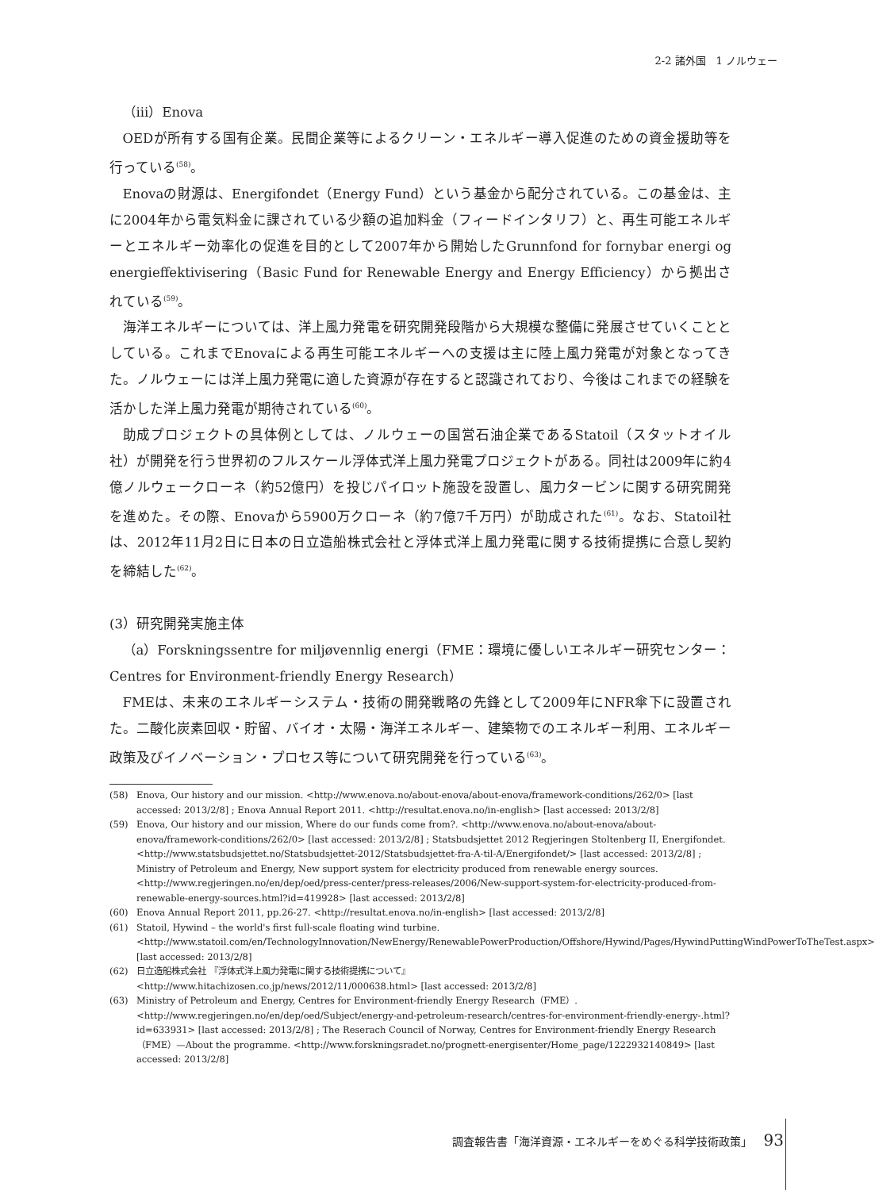2-2 諸外国　1 ノルウェー
（iii）Enova
OEDが所有する国有企業。民間企業等によるクリーン・エネルギー導入促進のための資金援助等を行っている<sup>(58)</sup>。
Enovaの財源は、Energifondet（Energy Fund）という基金から配分されている。この基金は、主に2004年から電気料金に課されている少額の追加料金（フィードインタリフ）と、再生可能エネルギーとエネルギー効率化の促進を目的として2007年から開始したGrunnfond for fornybar energi og energieffektivisering（Basic Fund for Renewable Energy and Energy Efficiency）から拠出されている<sup>(59)</sup>。
海洋エネルギーについては、洋上風力発電を研究開発段階から大規模な整備に発展させていくこととしている。これまでEnovaによる再生可能エネルギーへの支援は主に陸上風力発電が対象となってきた。ノルウェーには洋上風力発電に適した資源が存在すると認識されており、今後はこれまでの経験を活かした洋上風力発電が期待されている<sup>(60)</sup>。
助成プロジェクトの具体例としては、ノルウェーの国営石油企業であるStatoil（スタットオイル社）が開発を行う世界初のフルスケール浮体式洋上風力発電プロジェクトがある。同社は2009年に約4億ノルウェークローネ（約52億円）を投じパイロット施設を設置し、風力タービンに関する研究開発を進めた。その際、Enovaから5900万クローネ（約7億7千万円）が助成された<sup>(61)</sup>。なお、Statoil社は、2012年11月2日に日本の日立造船株式会社と浮体式洋上風力発電に関する技術提携に合意し契約を締結した<sup>(62)</sup>。
(3）研究開発実施主体
（a）Forskningssentre for miljøvennlig energi（FME：環境に優しいエネルギー研究センター：Centres for Environment-friendly Energy Research）
FMEは、未来のエネルギーシステム・技術の開発戦略の先鋒として2009年にNFR傘下に設置された。二酸化炭素回収・貯留、バイオ・太陽・海洋エネルギー、建築物でのエネルギー利用、エネルギー政策及びイノベーション・プロセス等について研究開発を行っている<sup>(63)</sup>。
(58) Enova, Our history and our mission. <http://www.enova.no/about-enova/about-enova/framework-conditions/262/0> [last accessed: 2013/2/8] ; Enova Annual Report 2011. <http://resultat.enova.no/in-english> [last accessed: 2013/2/8]
(59) Enova, Our history and our mission, Where do our funds come from?. <http://www.enova.no/about-enova/about-enova/framework-conditions/262/0> [last accessed: 2013/2/8] ; Statsbudsjettet 2012 Regjeringen Stoltenberg II, Energifondet.
<http://www.statsbudsjettet.no/Statsbudsjettet-2012/Statsbudsjettet-fra-A-til-A/Energifondet/> [last accessed: 2013/2/8] ; Ministry of Petroleum and Energy, New support system for electricity produced from renewable energy sources. <http://www.regjeringen.no/en/dep/oed/press-center/press-releases/2006/New-support-system-for-electricity-produced-from-renewable-energy-sources.html?id=419928> [last accessed: 2013/2/8]
(60) Enova Annual Report 2011, pp.26-27. <http://resultat.enova.no/in-english> [last accessed: 2013/2/8]
(61) Statoil, Hywind – the world's first full-scale floating wind turbine. <http://www.statoil.com/en/TechnologyInnovation/NewEnergy/RenewablePowerProduction/Offshore/Hywind/Pages/HywindPuttingWindPowerToTheTest.aspx> [last accessed: 2013/2/8]
(62) 日立造船株式会社 『浮体式洋上風力発電に関する技術提携について』
<http://www.hitachizosen.co.jp/news/2012/11/000638.html> [last accessed: 2013/2/8]
(63) Ministry of Petroleum and Energy, Centres for Environment-friendly Energy Research（FME）. <http://www.regjeringen.no/en/dep/oed/Subject/energy-and-petroleum-research/centres-for-environment-friendly-energy-.html?id=633931> [last accessed: 2013/2/8] ; The Reserach Council of Norway, Centres for Environment-friendly Energy Research（FME）—About the programme. <http://www.forskningsradet.no/prognett-energisenter/Home_page/1222932140849> [last accessed: 2013/2/8]
調査報告書「海洋資源・エネルギーをめぐる科学技術政策」 93